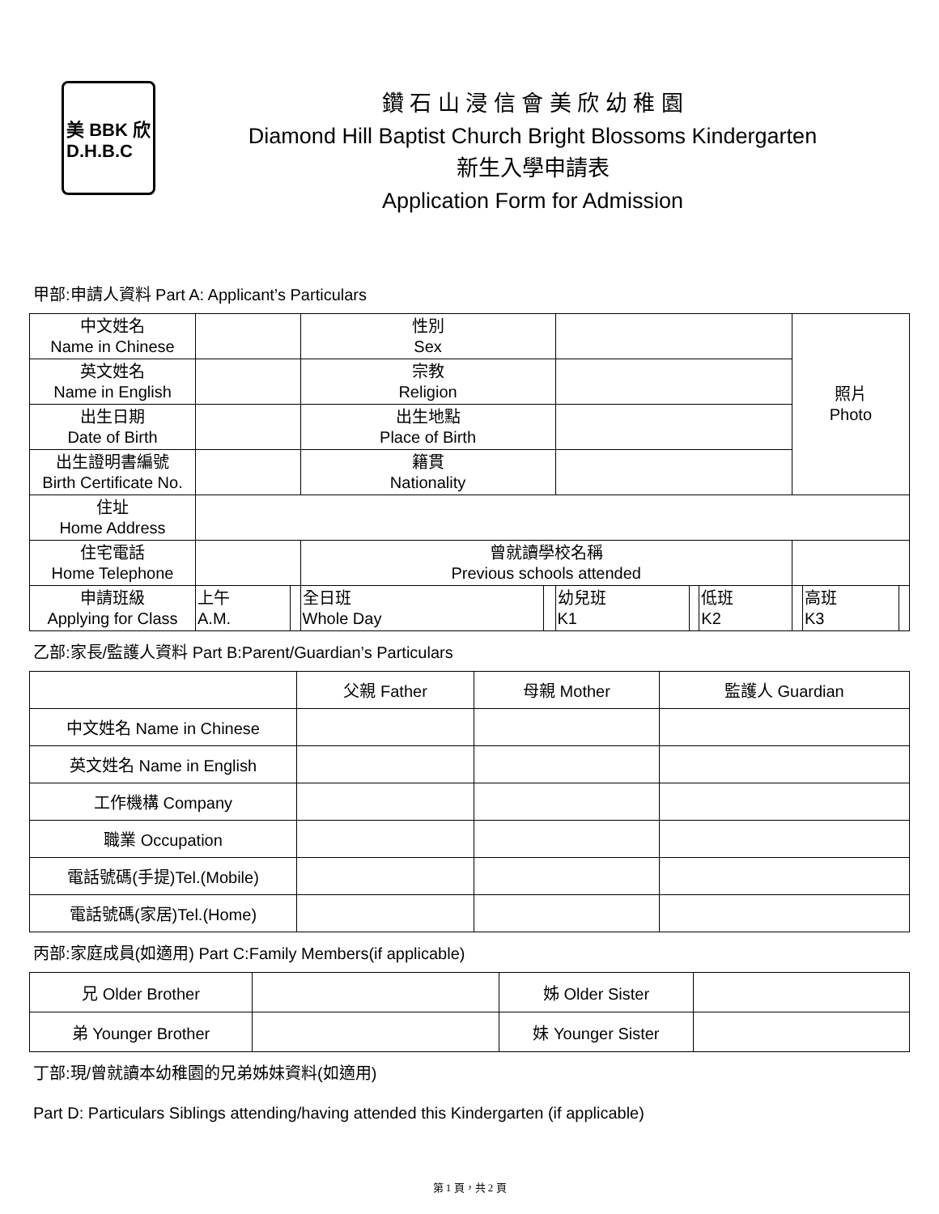美 BBK 欣
D.H.B.C
鑽 石 山 浸 信 會 美 欣 幼 稚 園
Diamond Hill Baptist Church Bright Blossoms Kindergarten
新生入學申請表
Application Form for Admission
甲部:申請人資料 Part A: Applicant’s Particulars
| 中文姓名 Name in Chinese | | | 性別 Sex | | | | | 照片 Photo | | |
| 英文姓名 Name in English | | | 宗教 Religion | | | | | | | |
| 出生日期 Date of Birth | | | 出生地點 Place of Birth | | | | | | | |
| 出生證明書編號 Birth Certificate No. | | | 籍貫 Nationality | | | | | | | |
| 住址 Home Address | | | | | | | | | | |
| 住宅電話 Home Telephone | | | 曾就讀學校名稱 Previous schools attended | | | | | | | |
| 申請班級 Applying for Class | 上午 A.M. | | 全日班 Whole Day | | 幼兒班 K1 | | 低班 K2 | | 高班 K3 | |
乙部:家長/監護人資料 Part B:Parent/Guardian’s Particulars
| | 父親 Father | 母親 Mother | 監護人 Guardian |
| --- | --- | --- | --- |
| 中文姓名 Name in Chinese | | | |
| 英文姓名 Name in English | | | |
| 工作機構 Company | | | |
| 職業 Occupation | | | |
| 電話號碼(手提)Tel.(Mobile) | | | |
| 電話號碼(家居)Tel.(Home) | | | |
丙部:家庭成員(如適用) Part C:Family Members(if applicable)
| 兄 Older Brother | | 姊 Older Sister | |
| 弟 Younger Brother | | 妹 Younger Sister | |
丁部:現/曾就讀本幼稚園的兄弟姊妹資料(如適用)
Part D: Particulars Siblings attending/having attended this Kindergarten (if applicable)
第 1 頁，共 2 頁